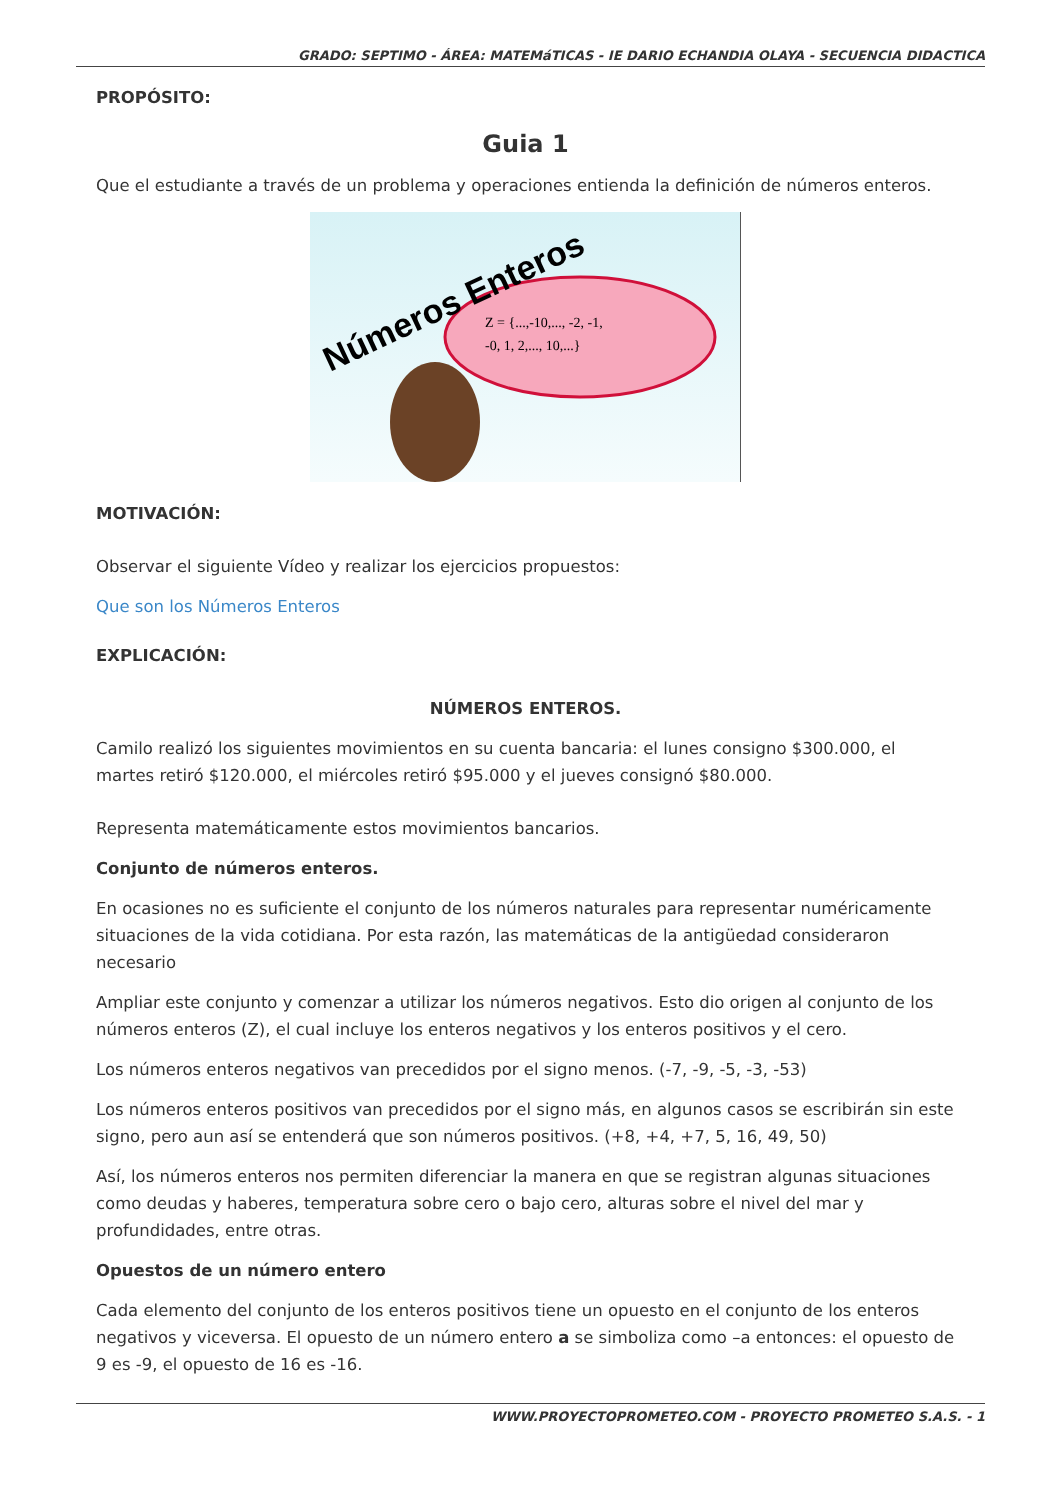GRADO: SEPTIMO - ÁREA: MATEMáTICAS - IE DARIO ECHANDIA OLAYA - SECUENCIA DIDACTICA
PROPÓSITO:
Guia 1
Que el estudiante a través de un problema y operaciones entienda la definición de números enteros.
Números Enteros
Z = {...,-10,..., -2, -1,
-0, 1, 2,..., 10,...}
MOTIVACIÓN:
Observar el siguiente Vídeo y realizar los ejercicios propuestos:
Que son los Números Enteros
EXPLICACIÓN:
NÚMEROS ENTEROS.
Camilo realizó los siguientes movimientos en su cuenta bancaria: el lunes consigno $300.000, el martes retiró $120.000, el miércoles retiró $95.000 y el jueves consignó $80.000.
Representa matemáticamente estos movimientos bancarios.
Conjunto de números enteros.
En ocasiones no es suficiente el conjunto de los números naturales para representar numéricamente situaciones de la vida cotidiana. Por esta razón, las matemáticas de la antigüedad consideraron necesario
Ampliar este conjunto y comenzar a utilizar los números negativos. Esto dio origen al conjunto de los números enteros (Z), el cual incluye los enteros negativos y los enteros positivos y el cero.
Los números enteros negativos van precedidos por el signo menos. (-7, -9, -5, -3, -53)
Los números enteros positivos van precedidos por el signo más, en algunos casos se escribirán sin este signo, pero aun así se entenderá que son números positivos. (+8, +4, +7, 5, 16, 49, 50)
Así, los números enteros nos permiten diferenciar la manera en que se registran algunas situaciones como deudas y haberes, temperatura sobre cero o bajo cero, alturas sobre el nivel del mar y profundidades, entre otras.
Opuestos de un número entero
Cada elemento del conjunto de los enteros positivos tiene un opuesto en el conjunto de los enteros negativos y viceversa. El opuesto de un número entero a se simboliza como –a entonces: el opuesto de 9 es -9, el opuesto de 16 es -16.
WWW.PROYECTOPROMETEO.COM - PROYECTO PROMETEO S.A.S. - 1